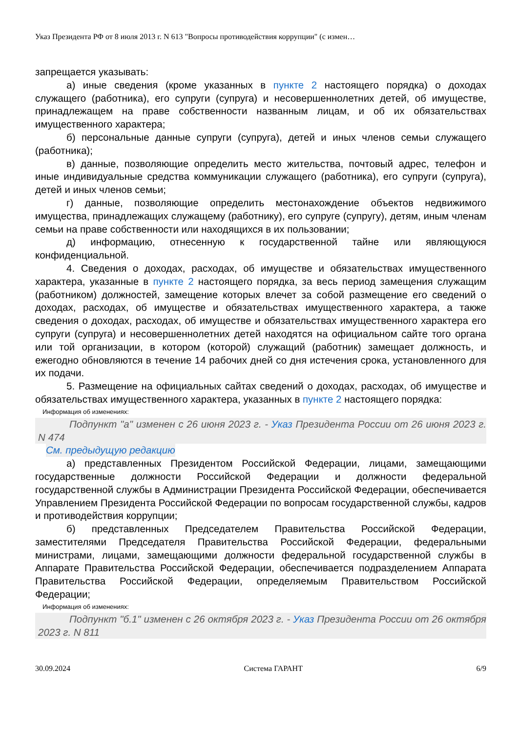Указ Президента РФ от 8 июля 2013 г. N 613 "Вопросы противодействия коррупции" (с измен…
запрещается указывать:
а) иные сведения (кроме указанных в пункте 2 настоящего порядка) о доходах служащего (работника), его супруги (супруга) и несовершеннолетних детей, об имуществе, принадлежащем на праве собственности названным лицам, и об их обязательствах имущественного характера;
б) персональные данные супруги (супруга), детей и иных членов семьи служащего (работника);
в) данные, позволяющие определить место жительства, почтовый адрес, телефон и иные индивидуальные средства коммуникации служащего (работника), его супруги (супруга), детей и иных членов семьи;
г) данные, позволяющие определить местонахождение объектов недвижимого имущества, принадлежащих служащему (работнику), его супруге (супругу), детям, иным членам семьи на праве собственности или находящихся в их пользовании;
д) информацию, отнесенную к государственной тайне или являющуюся конфиденциальной.
4. Сведения о доходах, расходах, об имуществе и обязательствах имущественного характера, указанные в пункте 2 настоящего порядка, за весь период замещения служащим (работником) должностей, замещение которых влечет за собой размещение его сведений о доходах, расходах, об имуществе и обязательствах имущественного характера, а также сведения о доходах, расходах, об имуществе и обязательствах имущественного характера его супруги (супруга) и несовершеннолетних детей находятся на официальном сайте того органа или той организации, в котором (которой) служащий (работник) замещает должность, и ежегодно обновляются в течение 14 рабочих дней со дня истечения срока, установленного для их подачи.
5. Размещение на официальных сайтах сведений о доходах, расходах, об имуществе и обязательствах имущественного характера, указанных в пункте 2 настоящего порядка:
Информация об изменениях:
Подпункт "а" изменен с 26 июня 2023 г. - Указ Президента России от 26 июня 2023 г. N 474
См. предыдущую редакцию
а) представленных Президентом Российской Федерации, лицами, замещающими государственные должности Российской Федерации и должности федеральной государственной службы в Администрации Президента Российской Федерации, обеспечивается Управлением Президента Российской Федерации по вопросам государственной службы, кадров и противодействия коррупции;
б) представленных Председателем Правительства Российской Федерации, заместителями Председателя Правительства Российской Федерации, федеральными министрами, лицами, замещающими должности федеральной государственной службы в Аппарате Правительства Российской Федерации, обеспечивается подразделением Аппарата Правительства Российской Федерации, определяемым Правительством Российской Федерации;
Информация об изменениях:
Подпункт "б.1" изменен с 26 октября 2023 г. - Указ Президента России от 26 октября 2023 г. N 811
30.09.2024 Система ГАРАНТ 6/9